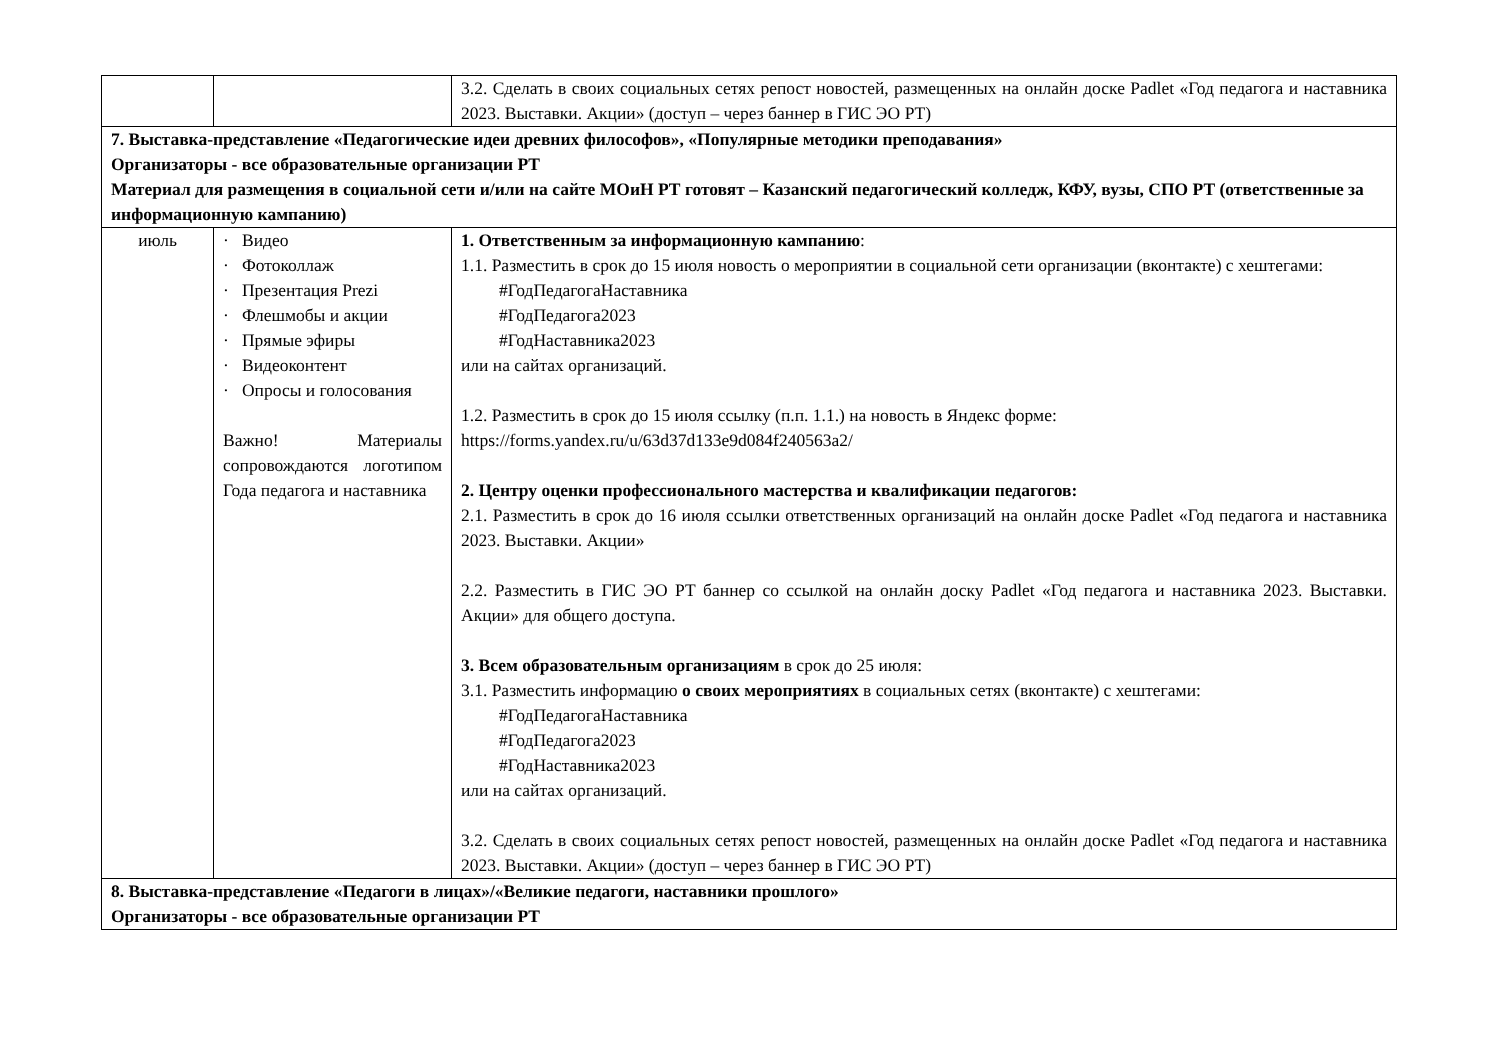| | | 3.2. Сделать в своих социальных сетях репост новостей, размещенных на онлайн доске Padlet «Год педагога и наставника 2023. Выставки. Акции» (доступ – через баннер в ГИС ЭО РТ) |
| 7. Выставка-представление «Педагогические идеи древних философов», «Популярные методики преподавания» Организаторы - все образовательные организации РТ Материал для размещения в социальной сети и/или на сайте МОиН РТ готовят – Казанский педагогический колледж, КФУ, вузы, СПО РТ (ответственные за информационную кампанию) | | |
| июль | · Видео · Фотоколлаж · Презентация Prezi · Флешмобы и акции · Прямые эфиры · Видеоконтент · Опросы и голосования Важно! Материалы сопровождаются логотипом Года педагога и наставника | 1. Ответственным за информационную кампанию : 1.1. Разместить в срок до 15 июля новость о мероприятии в социальной сети организации (вконтакте) с хештегами: #ГодПедагогаНаставника #ГодПедагога2023 #ГодНаставника2023 или на сайтах организаций. 1.2. Разместить в срок до 15 июля ссылку (п.п. 1.1.) на новость в Яндекс форме: https://forms.yandex.ru/u/63d37d133e9d084f240563a2/ 2. Центру оценки профессионального мастерства и квалификации педагогов: 2.1. Разместить в срок до 16 июля ссылки ответственных организаций на онлайн доске Padlet «Год педагога и наставника 2023. Выставки. Акции» 2.2. Разместить в ГИС ЭО РТ баннер со ссылкой на онлайн доску Padlet «Год педагога и наставника 2023. Выставки. Акции» для общего доступа. 3. Всем образовательным организациям в срок до 25 июля: 3.1. Разместить информацию о своих мероприятиях в социальных сетях (вконтакте) с хештегами: #ГодПедагогаНаставника #ГодПедагога2023 #ГодНаставника2023 или на сайтах организаций. 3.2. Сделать в своих социальных сетях репост новостей, размещенных на онлайн доске Padlet «Год педагога и наставника 2023. Выставки. Акции» (доступ – через баннер в ГИС ЭО РТ) |
| 8. Выставка-представление «Педагоги в лицах»/«Великие педагоги, наставники прошлого» Организаторы - все образовательные организации РТ | | |